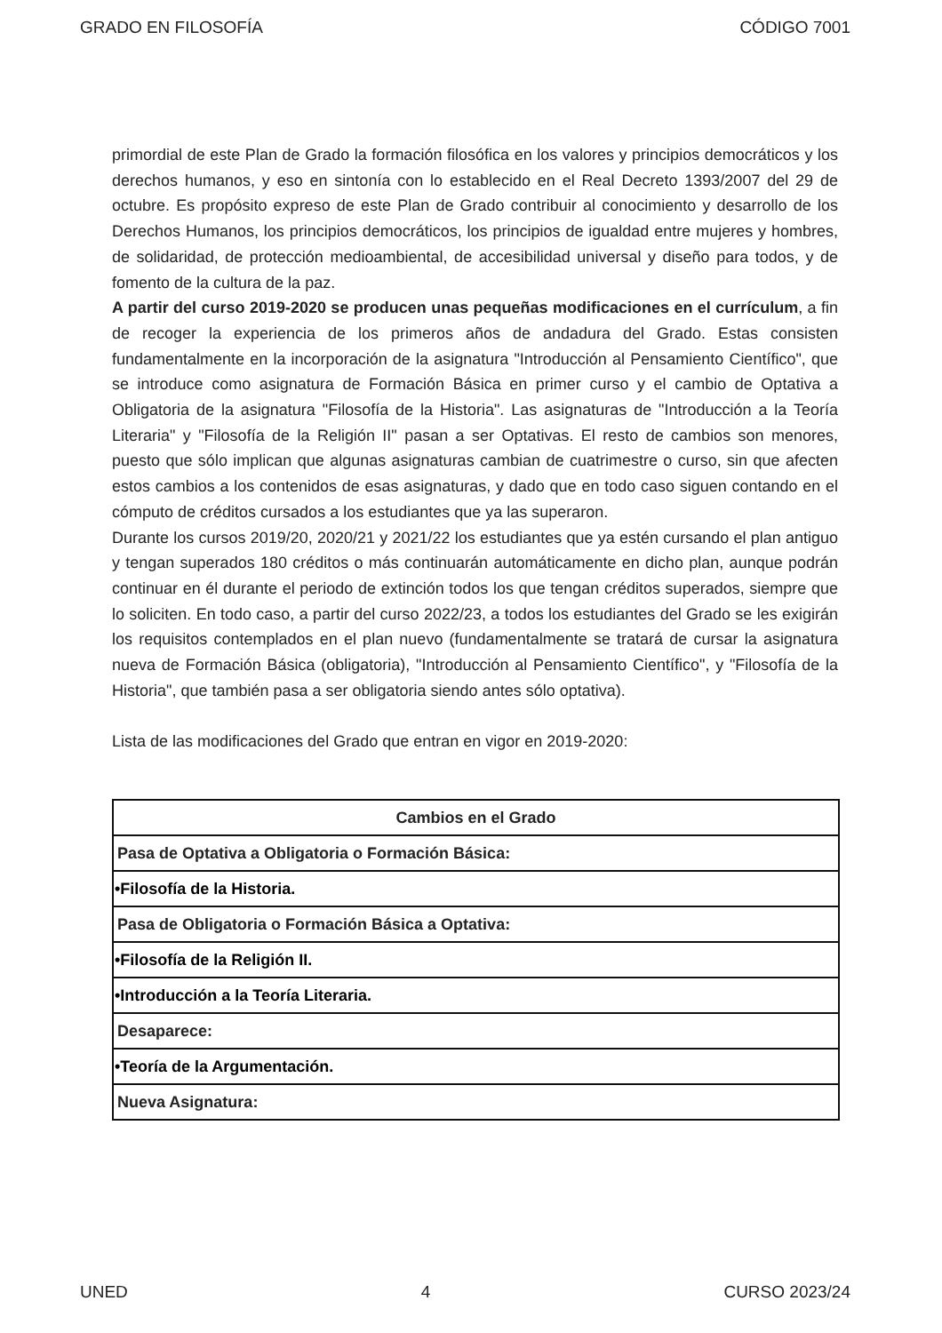GRADO EN FILOSOFÍA CÓDIGO 7001
primordial de este Plan de Grado la formación filosófica en los valores y principios democráticos y los derechos humanos, y eso en sintonía con lo establecido en el Real Decreto 1393/2007 del 29 de octubre. Es propósito expreso de este Plan de Grado contribuir al conocimiento y desarrollo de los Derechos Humanos, los principios democráticos, los principios de igualdad entre mujeres y hombres, de solidaridad, de protección medioambiental, de accesibilidad universal y diseño para todos, y de fomento de la cultura de la paz.
A partir del curso 2019-2020 se producen unas pequeñas modificaciones en el currículum, a fin de recoger la experiencia de los primeros años de andadura del Grado. Estas consisten fundamentalmente en la incorporación de la asignatura "Introducción al Pensamiento Científico", que se introduce como asignatura de Formación Básica en primer curso y el cambio de Optativa a Obligatoria de la asignatura "Filosofía de la Historia". Las asignaturas de "Introducción a la Teoría Literaria" y "Filosofía de la Religión II" pasan a ser Optativas. El resto de cambios son menores, puesto que sólo implican que algunas asignaturas cambian de cuatrimestre o curso, sin que afecten estos cambios a los contenidos de esas asignaturas, y dado que en todo caso siguen contando en el cómputo de créditos cursados a los estudiantes que ya las superaron.
Durante los cursos 2019/20, 2020/21 y 2021/22 los estudiantes que ya estén cursando el plan antiguo y tengan superados 180 créditos o más continuarán automáticamente en dicho plan, aunque podrán continuar en él durante el periodo de extinción todos los que tengan créditos superados, siempre que lo soliciten. En todo caso, a partir del curso 2022/23, a todos los estudiantes del Grado se les exigirán los requisitos contemplados en el plan nuevo (fundamentalmente se tratará de cursar la asignatura nueva de Formación Básica (obligatoria), "Introducción al Pensamiento Científico", y "Filosofía de la Historia", que también pasa a ser obligatoria siendo antes sólo optativa).
Lista de las modificaciones del Grado que entran en vigor en 2019-2020:
| Cambios en el Grado |
| --- |
| Pasa de Optativa a Obligatoria o Formación Básica: |
| •Filosofía de la Historia. |
| Pasa de Obligatoria o Formación Básica a Optativa: |
| •Filosofía de la Religión II. |
| •Introducción a la Teoría Literaria. |
| Desaparece: |
| •Teoría de la Argumentación. |
| Nueva Asignatura: |
UNED 4 CURSO 2023/24